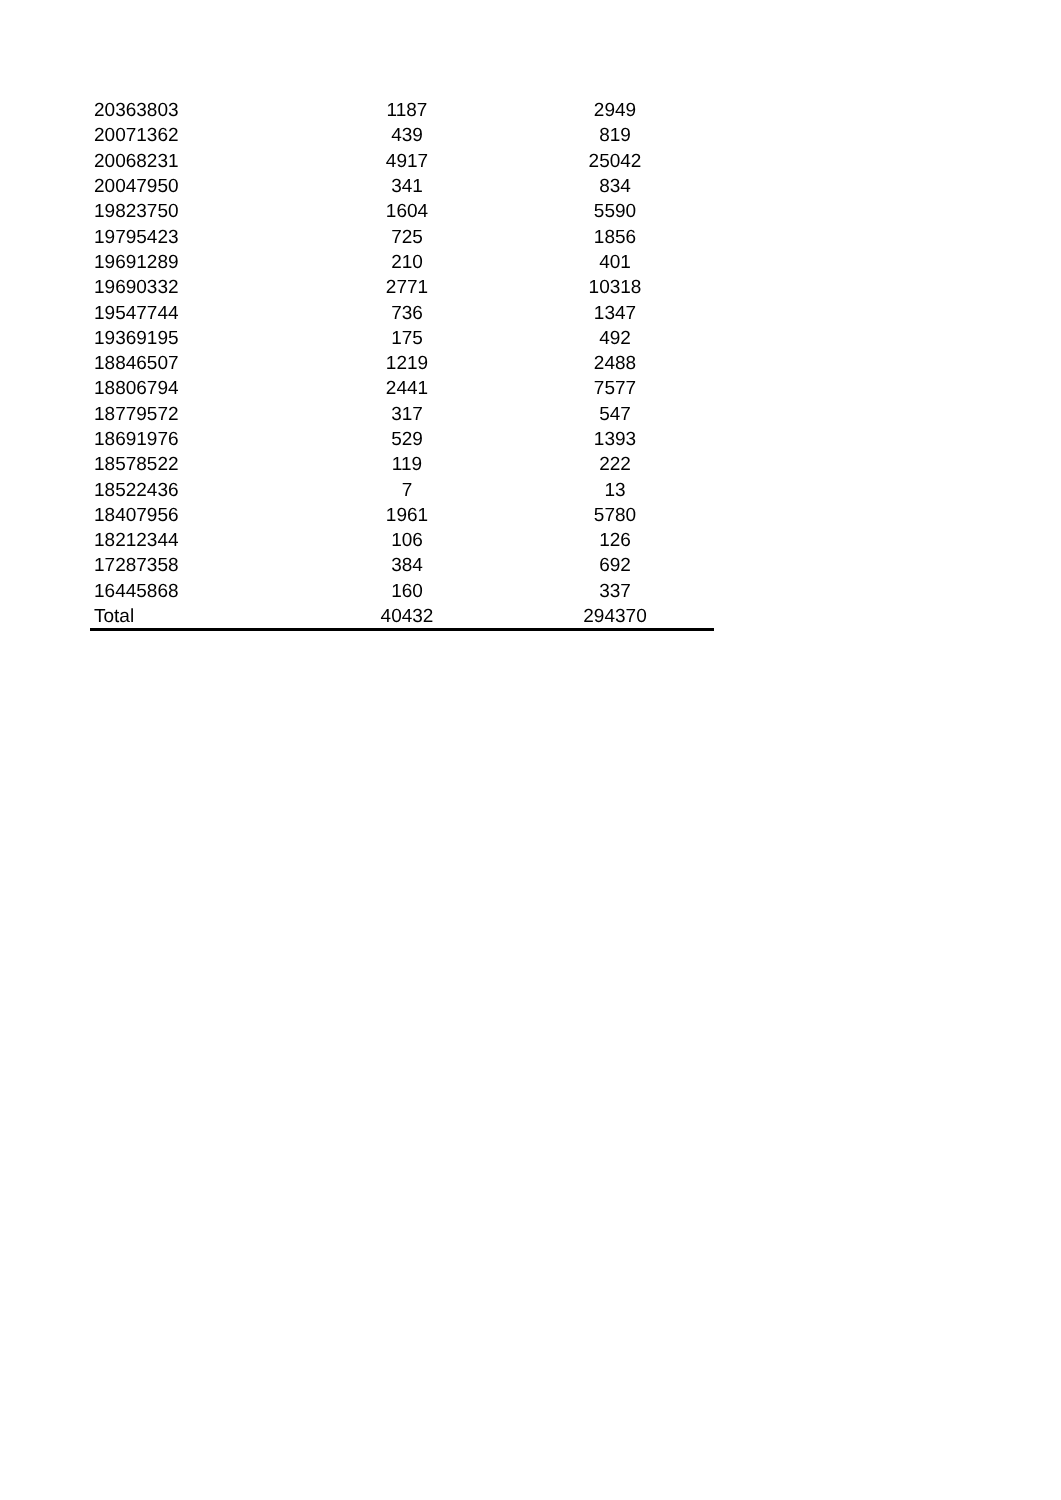| 20363803 | 1187 | 2949 |
| 20071362 | 439 | 819 |
| 20068231 | 4917 | 25042 |
| 20047950 | 341 | 834 |
| 19823750 | 1604 | 5590 |
| 19795423 | 725 | 1856 |
| 19691289 | 210 | 401 |
| 19690332 | 2771 | 10318 |
| 19547744 | 736 | 1347 |
| 19369195 | 175 | 492 |
| 18846507 | 1219 | 2488 |
| 18806794 | 2441 | 7577 |
| 18779572 | 317 | 547 |
| 18691976 | 529 | 1393 |
| 18578522 | 119 | 222 |
| 18522436 | 7 | 13 |
| 18407956 | 1961 | 5780 |
| 18212344 | 106 | 126 |
| 17287358 | 384 | 692 |
| 16445868 | 160 | 337 |
| Total | 40432 | 294370 |